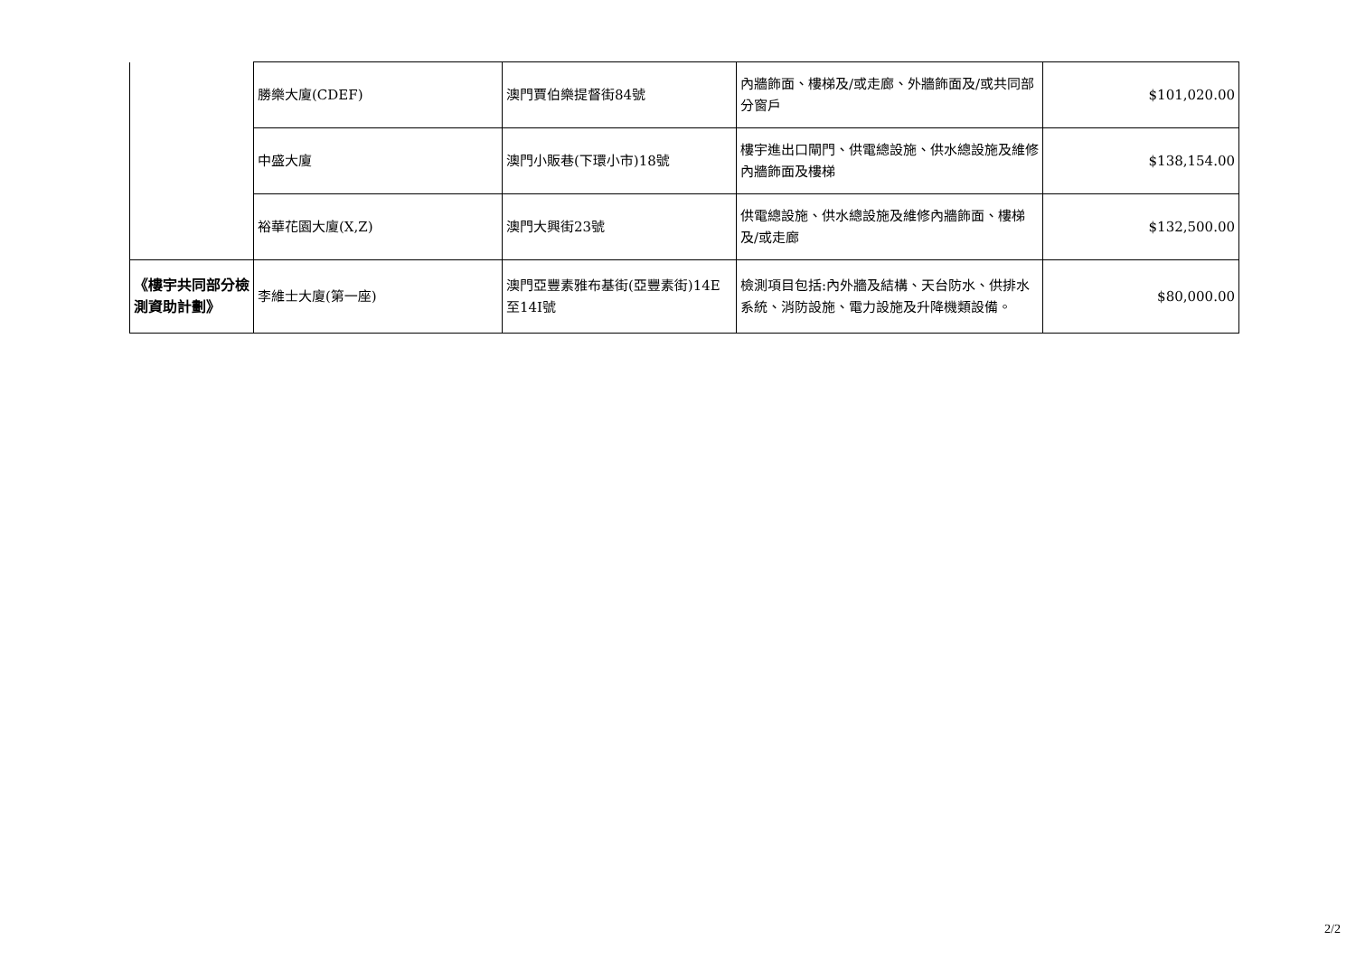| | 勝樂大廈(CDEF) | 澳門賈伯樂提督街84號 | 內牆飾面、樓梯及/或走廊、外牆飾面及/或共同部分窗戶 | $101,020.00 |
| | 中盛大廈 | 澳門小販巷(下環小市)18號 | 樓宇進出口閘門、供電總設施、供水總設施及維修內牆飾面及樓梯 | $138,154.00 |
| | 裕華花園大廈(X,Z) | 澳門大興街23號 | 供電總設施、供水總設施及維修內牆飾面、樓梯及/或走廊 | $132,500.00 |
| 《樓宇共同部分檢測資助計劃》 | 李維士大廈(第一座) | 澳門亞豐素雅布基街(亞豐素街)14E至14I號 | 檢測項目包括:內外牆及結構、天台防水、供排水系統、消防設施、電力設施及升降機類設備。 | $80,000.00 |
2/2